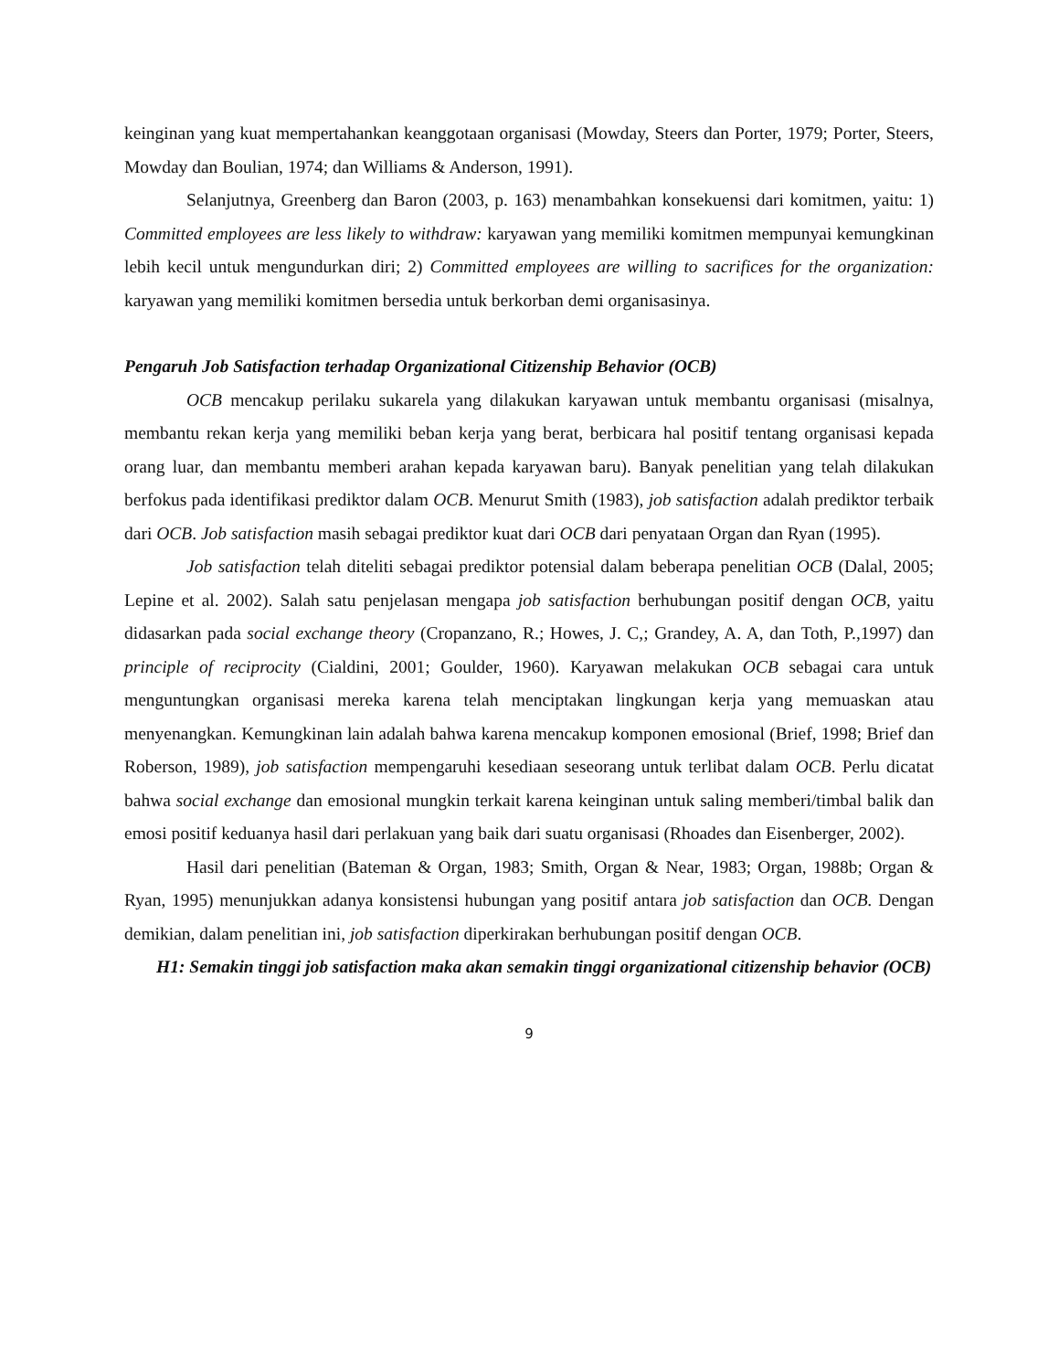keinginan yang kuat mempertahankan keanggotaan organisasi (Mowday, Steers dan Porter, 1979; Porter, Steers, Mowday dan Boulian, 1974; dan Williams & Anderson, 1991).
Selanjutnya, Greenberg dan Baron (2003, p. 163) menambahkan konsekuensi dari komitmen, yaitu: 1) Committed employees are less likely to withdraw: karyawan yang memiliki komitmen mempunyai kemungkinan lebih kecil untuk mengundurkan diri; 2) Committed employees are willing to sacrifices for the organization: karyawan yang memiliki komitmen bersedia untuk berkorban demi organisasinya.
Pengaruh Job Satisfaction terhadap Organizational Citizenship Behavior (OCB)
OCB mencakup perilaku sukarela yang dilakukan karyawan untuk membantu organisasi (misalnya, membantu rekan kerja yang memiliki beban kerja yang berat, berbicara hal positif tentang organisasi kepada orang luar, dan membantu memberi arahan kepada karyawan baru). Banyak penelitian yang telah dilakukan berfokus pada identifikasi prediktor dalam OCB. Menurut Smith (1983), job satisfaction adalah prediktor terbaik dari OCB. Job satisfaction masih sebagai prediktor kuat dari OCB dari penyataan Organ dan Ryan (1995).
Job satisfaction telah diteliti sebagai prediktor potensial dalam beberapa penelitian OCB (Dalal, 2005; Lepine et al. 2002). Salah satu penjelasan mengapa job satisfaction berhubungan positif dengan OCB, yaitu didasarkan pada social exchange theory (Cropanzano, R.; Howes, J. C,; Grandey, A. A, dan Toth, P.,1997) dan principle of reciprocity (Cialdini, 2001; Goulder, 1960). Karyawan melakukan OCB sebagai cara untuk menguntungkan organisasi mereka karena telah menciptakan lingkungan kerja yang memuaskan atau menyenangkan. Kemungkinan lain adalah bahwa karena mencakup komponen emosional (Brief, 1998; Brief dan Roberson, 1989), job satisfaction mempengaruhi kesediaan seseorang untuk terlibat dalam OCB. Perlu dicatat bahwa social exchange dan emosional mungkin terkait karena keinginan untuk saling memberi/timbal balik dan emosi positif keduanya hasil dari perlakuan yang baik dari suatu organisasi (Rhoades dan Eisenberger, 2002).
Hasil dari penelitian (Bateman & Organ, 1983; Smith, Organ & Near, 1983; Organ, 1988b; Organ & Ryan, 1995) menunjukkan adanya konsistensi hubungan yang positif antara job satisfaction dan OCB. Dengan demikian, dalam penelitian ini, job satisfaction diperkirakan berhubungan positif dengan OCB.
H1: Semakin tinggi job satisfaction maka akan semakin tinggi organizational citizenship behavior (OCB)
9